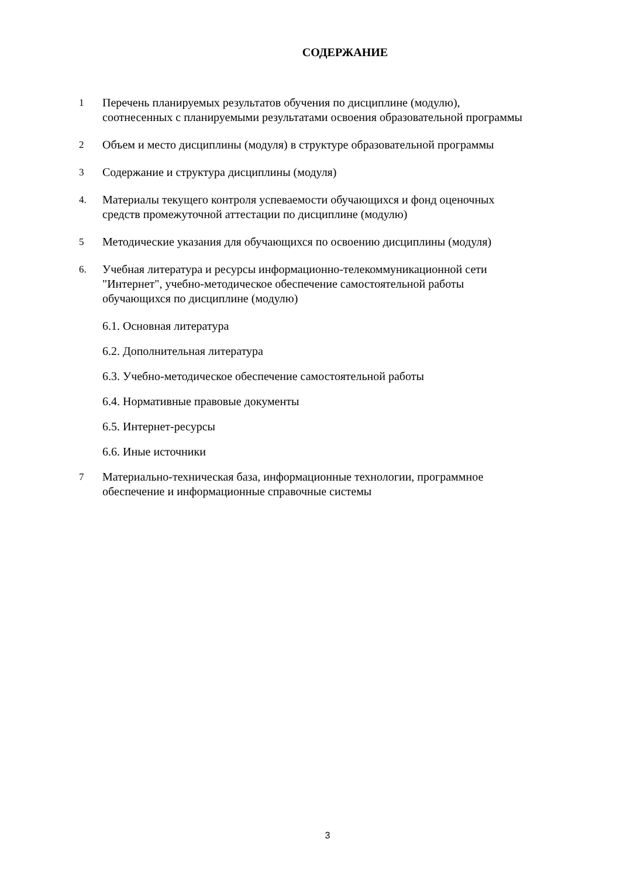СОДЕРЖАНИЕ
1
Перечень планируемых результатов обучения по дисциплине (модулю), соотнесенных с планируемыми результатами освоения образовательной программы
2
Объем и место дисциплины (модуля) в структуре образовательной программы
3
Содержание и структура дисциплины (модуля)
4.
Материалы текущего контроля успеваемости обучающихся и фонд оценочных средств промежуточной аттестации по дисциплине (модулю)
5
Методические указания для обучающихся по освоению дисциплины (модуля)
6.
Учебная литература и ресурсы информационно-телекоммуникационной сети "Интернет", учебно-методическое обеспечение самостоятельной работы обучающихся по дисциплине (модулю)
6.1. Основная литература
6.2. Дополнительная литература
6.3. Учебно-методическое обеспечение самостоятельной работы
6.4. Нормативные правовые документы
6.5. Интернет-ресурсы
6.6. Иные источники
7
Материально-техническая база, информационные технологии, программное обеспечение и информационные справочные системы
3